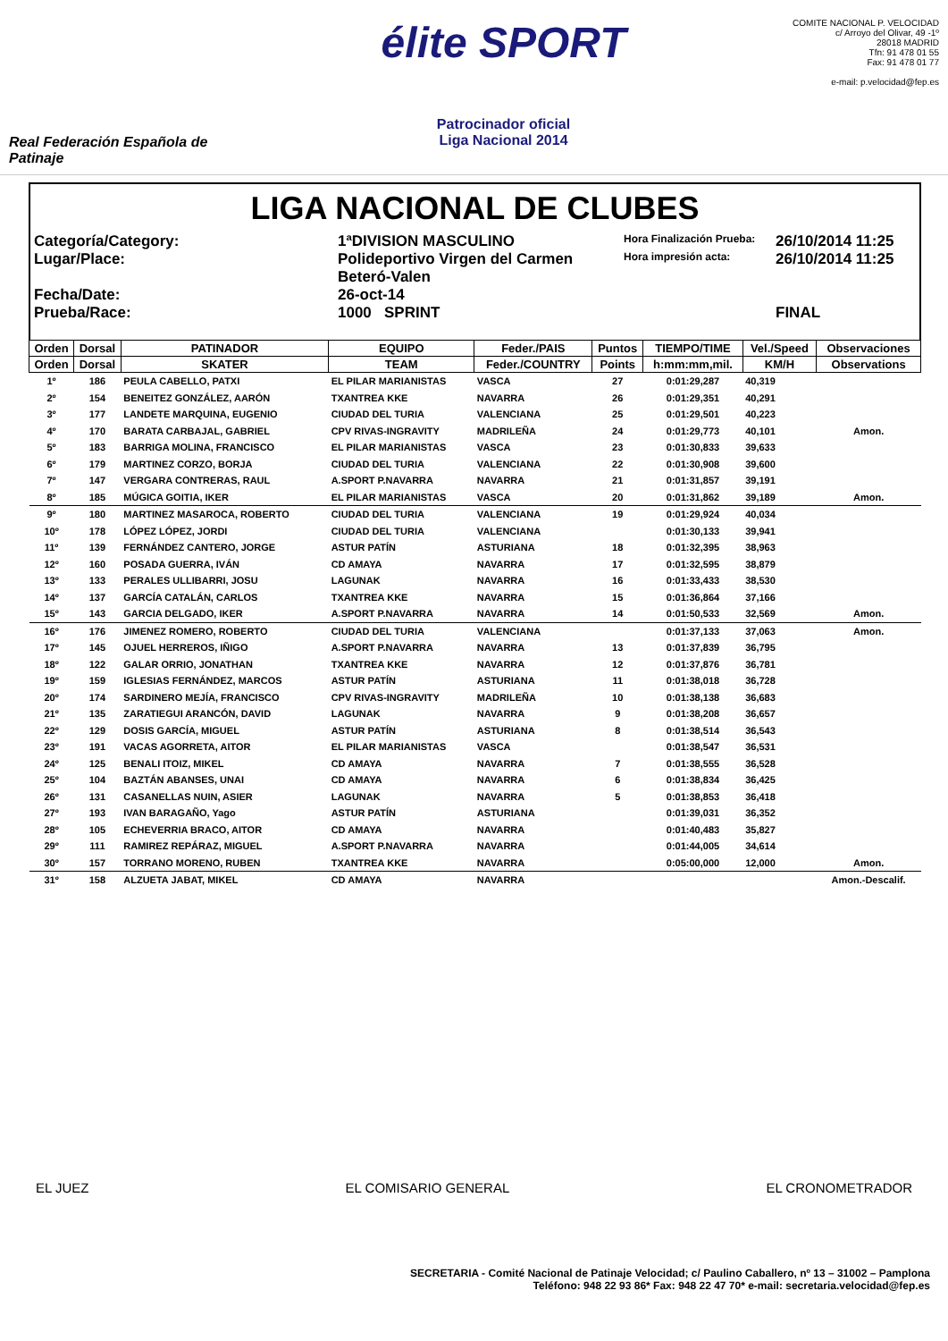Real Federación Española de Patinaje
élite SPORT
Patrocinador oficial
Liga Nacional 2014
COMITE NACIONAL P. VELOCIDAD
c/ Arroyo del Olivar, 49 -1º
28018 MADRID
Tfn: 91 478 01 55
Fax: 91 478 01 77
e-mail: p.velocidad@fep.es
LIGA NACIONAL DE CLUBES
Categoría/Category:
1ªDIVISION MASCULINO
Hora Finalización Prueba:
26/10/2014 11:25
Lugar/Place:
Polideportivo Virgen del Carmen Beteró-Valen
Hora impresión acta:
26/10/2014 11:25
Fecha/Date:
26-oct-14
Prueba/Race:
1000 SPRINT
FINAL
| Orden | Dorsal | PATINADOR | EQUIPO | Feder./PAIS | Puntos | TIEMPO/TIME | Vel./Speed | Observaciones |
| --- | --- | --- | --- | --- | --- | --- | --- | --- |
| Orden | Dorsal | SKATER | TEAM | Feder./COUNTRY | Points | h:mm:mm,mil. | KM/H | Observations |
| 1º | 186 | PEULA CABELLO, PATXI | EL PILAR MARIANISTAS | VASCA | 27 | 0:01:29,287 | 40,319 | |
| 2º | 154 | BENEITEZ GONZÁLEZ, AARÓN | TXANTREA KKE | NAVARRA | 26 | 0:01:29,351 | 40,291 | |
| 3º | 177 | LANDETE MARQUINA, EUGENIO | CIUDAD DEL TURIA | VALENCIANA | 25 | 0:01:29,501 | 40,223 | |
| 4º | 170 | BARATA CARBAJAL, GABRIEL | CPV RIVAS-INGRAVITY | MADRILEÑA | 24 | 0:01:29,773 | 40,101 | Amon. |
| 5º | 183 | BARRIGA MOLINA, FRANCISCO | EL PILAR MARIANISTAS | VASCA | 23 | 0:01:30,833 | 39,633 | |
| 6º | 179 | MARTINEZ CORZO, BORJA | CIUDAD DEL TURIA | VALENCIANA | 22 | 0:01:30,908 | 39,600 | |
| 7º | 147 | VERGARA CONTRERAS, RAUL | A.SPORT P.NAVARRA | NAVARRA | 21 | 0:01:31,857 | 39,191 | |
| 8º | 185 | MÚGICA GOITIA, IKER | EL PILAR MARIANISTAS | VASCA | 20 | 0:01:31,862 | 39,189 | Amon. |
| 9º | 180 | MARTINEZ MASAROCA, ROBERTO | CIUDAD DEL TURIA | VALENCIANA | 19 | 0:01:29,924 | 40,034 | |
| 10º | 178 | LÓPEZ LÓPEZ, JORDI | CIUDAD DEL TURIA | VALENCIANA | | 0:01:30,133 | 39,941 | |
| 11º | 139 | FERNÁNDEZ CANTERO, JORGE | ASTUR PATÍN | ASTURIANA | 18 | 0:01:32,395 | 38,963 | |
| 12º | 160 | POSADA GUERRA, IVÁN | CD AMAYA | NAVARRA | 17 | 0:01:32,595 | 38,879 | |
| 13º | 133 | PERALES ULLIBARRI, JOSU | LAGUNAK | NAVARRA | 16 | 0:01:33,433 | 38,530 | |
| 14º | 137 | GARCÍA CATALÁN, CARLOS | TXANTREA KKE | NAVARRA | 15 | 0:01:36,864 | 37,166 | |
| 15º | 143 | GARCIA DELGADO, IKER | A.SPORT P.NAVARRA | NAVARRA | 14 | 0:01:50,533 | 32,569 | Amon. |
| 16º | 176 | JIMENEZ ROMERO, ROBERTO | CIUDAD DEL TURIA | VALENCIANA | | 0:01:37,133 | 37,063 | Amon. |
| 17º | 145 | OJUEL HERREROS, IÑIGO | A.SPORT P.NAVARRA | NAVARRA | 13 | 0:01:37,839 | 36,795 | |
| 18º | 122 | GALAR ORRIO, JONATHAN | TXANTREA KKE | NAVARRA | 12 | 0:01:37,876 | 36,781 | |
| 19º | 159 | IGLESIAS FERNÁNDEZ, MARCOS | ASTUR PATÍN | ASTURIANA | 11 | 0:01:38,018 | 36,728 | |
| 20º | 174 | SARDINERO MEJÍA, FRANCISCO | CPV RIVAS-INGRAVITY | MADRILEÑA | 10 | 0:01:38,138 | 36,683 | |
| 21º | 135 | ZARATIEGUI ARANCÓN, DAVID | LAGUNAK | NAVARRA | 9 | 0:01:38,208 | 36,657 | |
| 22º | 129 | DOSIS GARCÍA, MIGUEL | ASTUR PATÍN | ASTURIANA | 8 | 0:01:38,514 | 36,543 | |
| 23º | 191 | VACAS AGORRETA, AITOR | EL PILAR MARIANISTAS | VASCA | | 0:01:38,547 | 36,531 | |
| 24º | 125 | BENALI ITOIZ, MIKEL | CD AMAYA | NAVARRA | 7 | 0:01:38,555 | 36,528 | |
| 25º | 104 | BAZTÁN ABANSES, UNAI | CD AMAYA | NAVARRA | 6 | 0:01:38,834 | 36,425 | |
| 26º | 131 | CASANELLAS NUIN, ASIER | LAGUNAK | NAVARRA | 5 | 0:01:38,853 | 36,418 | |
| 27º | 193 | IVAN BARAGAÑO, Yago | ASTUR PATÍN | ASTURIANA | | 0:01:39,031 | 36,352 | |
| 28º | 105 | ECHEVERRIA BRACO, AITOR | CD AMAYA | NAVARRA | | 0:01:40,483 | 35,827 | |
| 29º | 111 | RAMIREZ REPÁRAZ, MIGUEL | A.SPORT P.NAVARRA | NAVARRA | | 0:01:44,005 | 34,614 | |
| 30º | 157 | TORRANO MORENO, RUBEN | TXANTREA KKE | NAVARRA | | 0:05:00,000 | 12,000 | Amon. |
| 31º | 158 | ALZUETA JABAT, MIKEL | CD AMAYA | NAVARRA | | | | Amon.-Descalif. |
EL JUEZ EL COMISARIO GENERAL EL CRONOMETRADOR
SECRETARIA - Comité Nacional de Patinaje Velocidad; c/ Paulino Caballero, nº 13 – 31002 – Pamplona
Teléfono: 948 22 93 86* Fax: 948 22 47 70* e-mail: secretaria.velocidad@fep.es